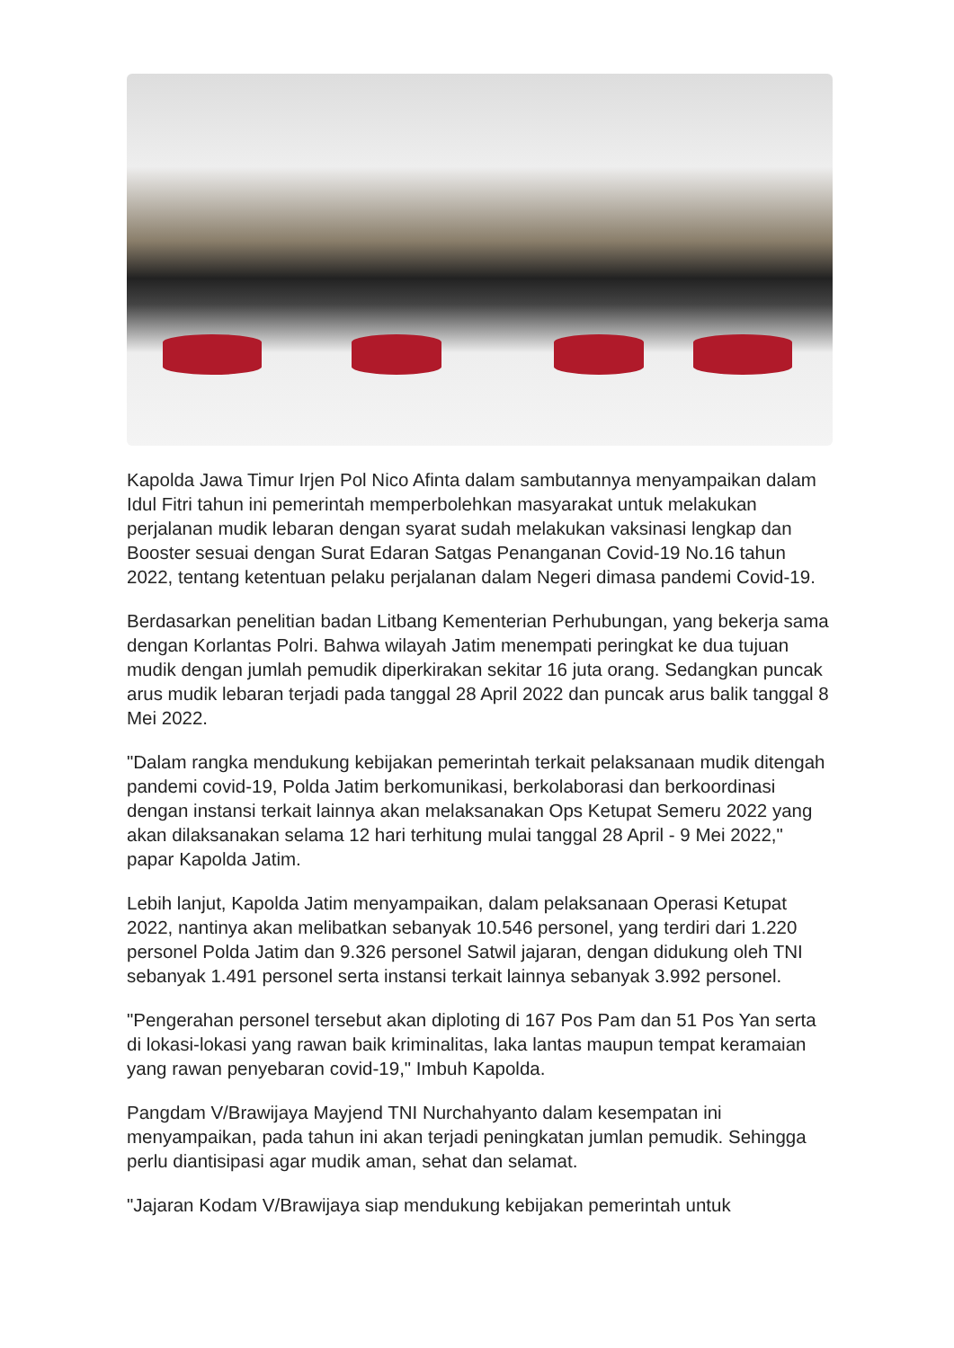Kapolda Jawa Timur Irjen Pol Nico Afinta dalam sambutannya menyampaikan dalam Idul Fitri tahun ini pemerintah memperbolehkan masyarakat untuk melakukan perjalanan mudik lebaran dengan syarat sudah melakukan vaksinasi lengkap dan Booster sesuai dengan Surat Edaran Satgas Penanganan Covid-19 No.16 tahun 2022, tentang ketentuan pelaku perjalanan dalam Negeri dimasa pandemi Covid-19.
Berdasarkan penelitian badan Litbang Kementerian Perhubungan, yang bekerja sama dengan Korlantas Polri. Bahwa wilayah Jatim menempati peringkat ke dua tujuan mudik dengan jumlah pemudik diperkirakan sekitar 16 juta orang. Sedangkan puncak arus mudik lebaran terjadi pada tanggal 28 April 2022 dan puncak arus balik tanggal 8 Mei 2022.
"Dalam rangka mendukung kebijakan pemerintah terkait pelaksanaan mudik ditengah pandemi covid-19, Polda Jatim berkomunikasi, berkolaborasi dan berkoordinasi dengan instansi terkait lainnya akan melaksanakan Ops Ketupat Semeru 2022 yang akan dilaksanakan selama 12 hari terhitung mulai tanggal 28 April - 9 Mei 2022," papar Kapolda Jatim.
Lebih lanjut, Kapolda Jatim menyampaikan, dalam pelaksanaan Operasi Ketupat 2022, nantinya akan melibatkan sebanyak 10.546 personel, yang terdiri dari 1.220 personel Polda Jatim dan 9.326 personel Satwil jajaran, dengan didukung oleh TNI sebanyak 1.491 personel serta instansi terkait lainnya sebanyak 3.992 personel.
"Pengerahan personel tersebut akan diploting di 167 Pos Pam dan 51 Pos Yan serta di lokasi-lokasi yang rawan baik kriminalitas, laka lantas maupun tempat keramaian yang rawan penyebaran covid-19," Imbuh Kapolda.
Pangdam V/Brawijaya Mayjend TNI Nurchahyanto dalam kesempatan ini menyampaikan, pada tahun ini akan terjadi peningkatan jumlan pemudik. Sehingga perlu diantisipasi agar mudik aman, sehat dan selamat.
"Jajaran Kodam V/Brawijaya siap mendukung kebijakan pemerintah untuk